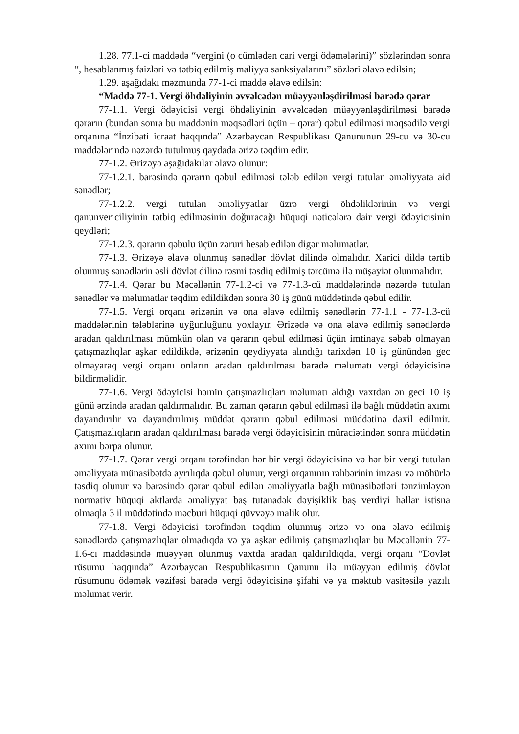1.28. 77.1-ci maddədə “vergini (o cümlədən cari vergi ödəmələrini)” sözlərindən sonra “, hesablanmış faizləri və tətbiq edilmiş maliyyə sanksiyalarını” sözləri əlavə edilsin;
1.29. aşağıdakı məzmunda 77-1-ci maddə əlavə edilsin:
“Maddə 77-1. Vergi öhdəliyinin əvvəlcədən müəyyənləşdirilməsi barədə qərar
77-1.1. Vergi ödəyicisi vergi öhdəliyinin əvvəlcədən müəyyənləşdirilməsi barədə qərarın (bundan sonra bu maddənin məqsədləri üçün – qərar) qəbul edilməsi məqsədilə vergi orqanına “İnzibati icraat haqqında” Azərbaycan Respublikası Qanununun 29-cu və 30-cu maddələrində nəzərdə tutulmuş qaydada ərizə təqdim edir.
77-1.2. Ərizəyə aşağıdakılar əlavə olunur:
77-1.2.1. barəsində qərarın qəbul edilməsi tələb edilən vergi tutulan əməliyyata aid sənədlər;
77-1.2.2. vergi tutulan əməliyyatlar üzrə vergi öhdəliklərinin və vergi qanunvericiliyinin tətbiq edilməsinin doğuracağı hüquqi nəticələrə dair vergi ödəyicisinin qeydləri;
77-1.2.3. qərarın qəbulu üçün zəruri hesab edilən digər məlumatlar.
77-1.3. Ərizəyə əlavə olunmuş sənədlər dövlət dilində olmalıdır. Xarici dildə tərtib olunmuş sənədlərin əsli dövlət dilinə rəsmi təsdiq edilmiş tərcümə ilə müşayiət olunmalıdır.
77-1.4. Qərar bu Məcəllənin 77-1.2-ci və 77-1.3-cü maddələrində nəzərdə tutulan sənədlər və məlumatlar təqdim edildikdən sonra 30 iş günü müddətində qəbul edilir.
77-1.5. Vergi orqanı ərizənin və ona əlavə edilmiş sənədlərin 77-1.1 - 77-1.3-cü maddələrinin tələblərinə uyğunluğunu yoxlayır. Ərizədə və ona əlavə edilmiş sənədlərdə aradan qaldırılması mümkün olan və qərarın qəbul edilməsi üçün imtinaya səbəb olmayan çatışmazlıqlar aşkar edildikdə, ərizənin qeydiyyata alındığı tarixdən 10 iş günündən gec olmayaraq vergi orqanı onların aradan qaldırılması barədə məlumatı vergi ödəyicisinə bildirməlidir.
77-1.6. Vergi ödəyicisi həmin çatışmazlıqları məlumatı aldığı vaxtdan ən geci 10 iş günü ərzində aradan qaldırmalıdır. Bu zaman qərarın qəbul edilməsi ilə bağlı müddətin axımı dayandırılır və dayandırılmış müddət qərarın qəbul edilməsi müddətinə daxil edilmir. Çatışmazlıqların aradan qaldırılması barədə vergi ödəyicisinin müraciətindən sonra müddətin axımı bərpa olunur.
77-1.7. Qərar vergi orqanı tərəfindən hər bir vergi ödəyicisinə və hər bir vergi tutulan əməliyyata münasibətdə ayrılıqda qəbul olunur, vergi orqanının rəhbərinin imzası və möhürlə təsdiq olunur və barəsində qərar qəbul edilən əməliyyatla bağlı münasibətləri tənzimləyən normativ hüquqi aktlarda əməliyyat baş tutanadək dəyişiklik baş verdiyi hallar istisna olmaqla 3 il müddətində məcburi hüquqi qüvvəyə malik olur.
77-1.8. Vergi ödəyicisi tərəfindən təqdim olunmuş ərizə və ona əlavə edilmiş sənədlərdə çatışmazlıqlar olmadıqda və ya aşkar edilmiş çatışmazlıqlar bu Məcəllənin 77-1.6-cı maddəsində müəyyən olunmuş vaxtda aradan qaldırıldıqda, vergi orqanı “Dövlət rüsumu haqqında” Azərbaycan Respublikasının Qanunu ilə müəyyən edilmiş dövlət rüsumunu ödəmək vəzifəsi barədə vergi ödəyicisinə şifahi və ya məktub vasitəsilə yazılı məlumat verir.